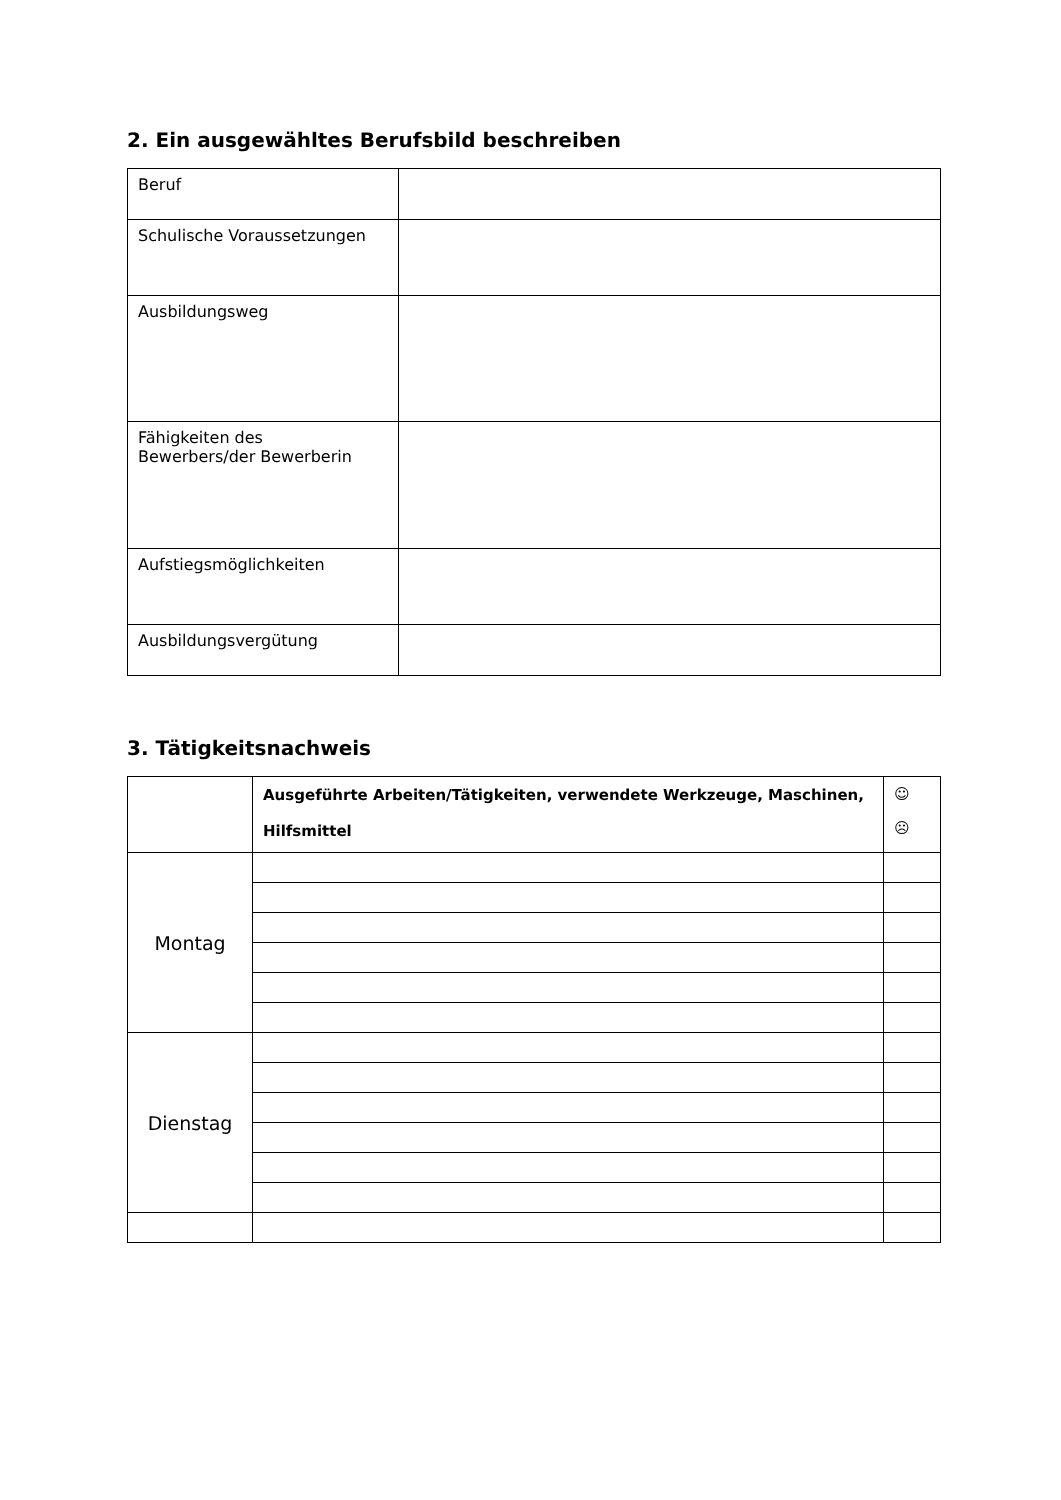2. Ein ausgewähltes Berufsbild beschreiben
| Beruf | |
| Schulische Voraussetzungen | |
| Ausbildungsweg | |
| Fähigkeiten des Bewerbers/der Bewerberin | |
| Aufstiegsmöglichkeiten | |
| Ausbildungsvergütung | |
3. Tätigkeitsnachweis
| | Ausgeführte Arbeiten/Tätigkeiten, verwendete Werkzeuge, Maschinen, Hilfsmittel | ☺ ☹ |
| --- | --- | --- |
| Montag | | |
| Dienstag | | |